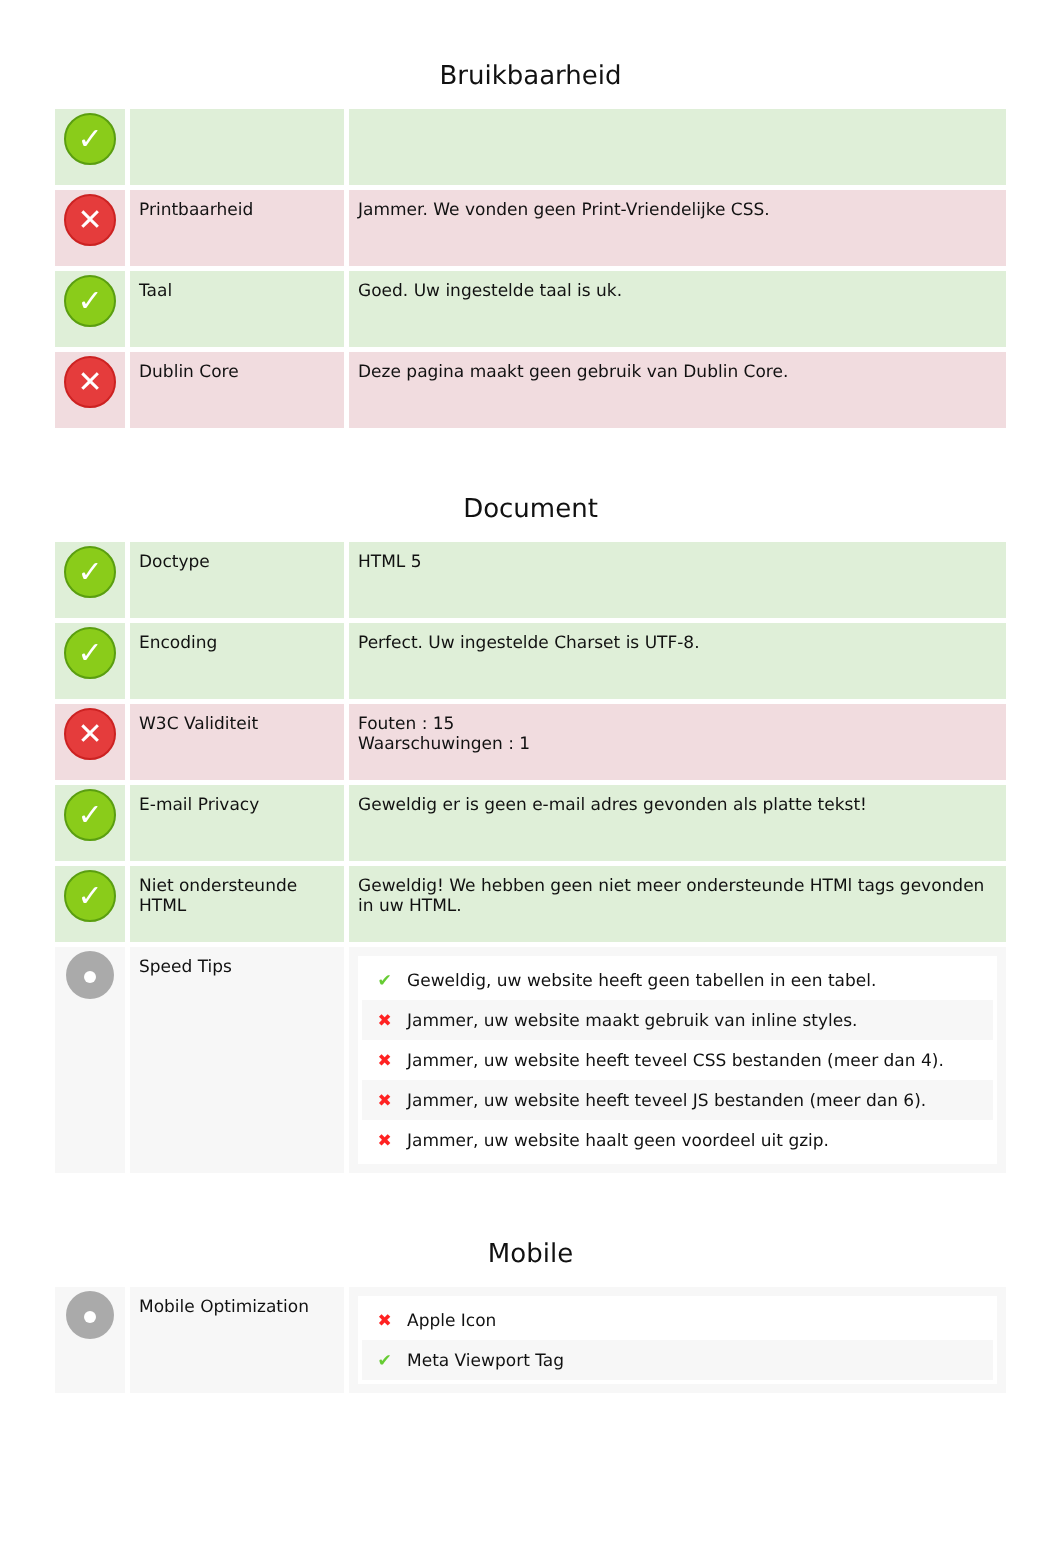Bruikbaarheid
| ✓ | | |
| ✕ | Printbaarheid | Jammer. We vonden geen Print-Vriendelijke CSS. |
| ✓ | Taal | Goed. Uw ingestelde taal is uk. |
| ✕ | Dublin Core | Deze pagina maakt geen gebruik van Dublin Core. |
Document
| ✓ | Doctype | HTML 5 |
| ✓ | Encoding | Perfect. Uw ingestelde Charset is UTF-8. |
| ✕ | W3C Validiteit | Fouten : 15 Waarschuwingen : 1 |
| ✓ | E-mail Privacy | Geweldig er is geen e-mail adres gevonden als platte tekst! |
| ✓ | Niet ondersteunde HTML | Geweldig! We hebben geen niet meer ondersteunde HTMl tags gevonden in uw HTML. |
| | Speed Tips | ✔ Geweldig, uw website heeft geen tabellen in een tabel. ✖ Jammer, uw website maakt gebruik van inline styles. ✖ Jammer, uw website heeft teveel CSS bestanden (meer dan 4). ✖ Jammer, uw website heeft teveel JS bestanden (meer dan 6). ✖ Jammer, uw website haalt geen voordeel uit gzip. |
Mobile
| | Mobile Optimization | ✖ Apple Icon ✔ Meta Viewport Tag |